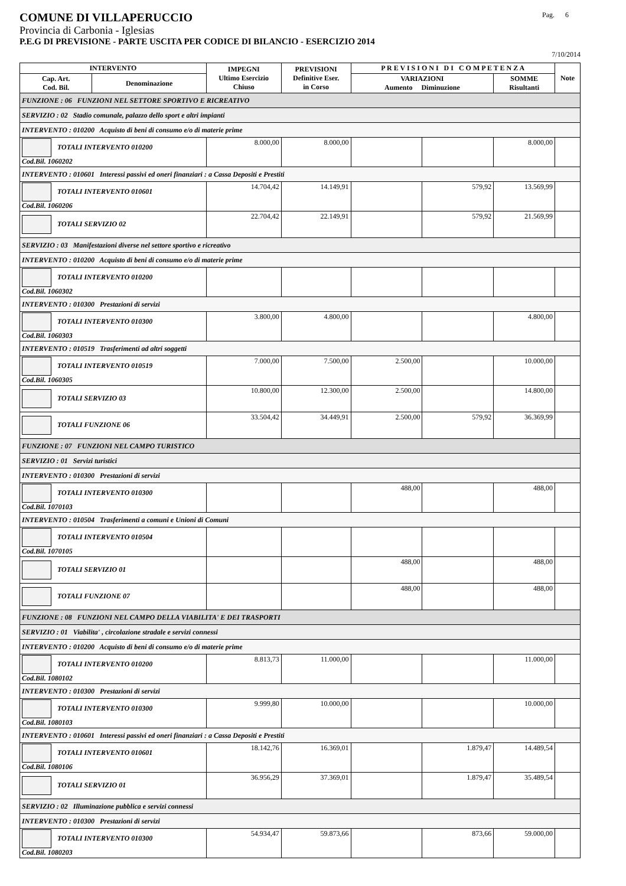COMUNE DI VILLAPERUCCIO
Pag. 6
Provincia di Carbonia - Iglesias
P.E.G DI PREVISIONE - PARTE USCITA PER CODICE DI BILANCIO - ESERCIZIO 2014
7/10/2014
| INTERVENTO | | IMPEGNI Ultimo Esercizio Chiuso | PREVISIONI Definitive Eser. in Corso | P R E V I S I O N I D I C O M P E T E N Z A | | | Note |
| --- | --- | --- | --- | --- | --- | --- | --- |
| Cap. Art. Cod. Bil. | Denominazione | | | VARIAZIONI Aumento Diminuzione | | SOMME Risultanti | |
| FUNZIONE : 06 FUNZIONI NEL SETTORE SPORTIVO E RICREATIVO | | | | | | | |
| SERVIZIO : 02 Stadio comunale, palazzo dello sport e altri impianti | | | | | | | |
| INTERVENTO : 010200 Acquisto di beni di consumo e/o di materie prime | | | | | | | |
| TOTALI INTERVENTO 010200 Cod.Bil. 1060202 | | 8.000,00 | 8.000,00 | | | 8.000,00 | |
| INTERVENTO : 010601 Interessi passivi ed oneri finanziari : a Cassa Depositi e Prestiti | | | | | | | |
| TOTALI INTERVENTO 010601 Cod.Bil. 1060206 | | 14.704,42 | 14.149,91 | | 579,92 | 13.569,99 | |
| TOTALI SERVIZIO 02 | | 22.704,42 | 22.149,91 | | 579,92 | 21.569,99 | |
| SERVIZIO : 03 Manifestazioni diverse nel settore sportivo e ricreativo | | | | | | | |
| INTERVENTO : 010200 Acquisto di beni di consumo e/o di materie prime | | | | | | | |
| TOTALI INTERVENTO 010200 Cod.Bil. 1060302 | | | | | | | |
| INTERVENTO : 010300 Prestazioni di servizi | | | | | | | |
| TOTALI INTERVENTO 010300 Cod.Bil. 1060303 | | 3.800,00 | 4.800,00 | | | 4.800,00 | |
| INTERVENTO : 010519 Trasferimenti ad altri soggetti | | | | | | | |
| TOTALI INTERVENTO 010519 Cod.Bil. 1060305 | | 7.000,00 | 7.500,00 | 2.500,00 | | 10.000,00 | |
| TOTALI SERVIZIO 03 | | 10.800,00 | 12.300,00 | 2.500,00 | | 14.800,00 | |
| TOTALI FUNZIONE 06 | | 33.504,42 | 34.449,91 | 2.500,00 | 579,92 | 36.369,99 | |
| FUNZIONE : 07 FUNZIONI NEL CAMPO TURISTICO | | | | | | | |
| SERVIZIO : 01 Servizi turistici | | | | | | | |
| INTERVENTO : 010300 Prestazioni di servizi | | | | | | | |
| TOTALI INTERVENTO 010300 Cod.Bil. 1070103 | | | | 488,00 | | 488,00 | |
| INTERVENTO : 010504 Trasferimenti a comuni e Unioni di Comuni | | | | | | | |
| TOTALI INTERVENTO 010504 Cod.Bil. 1070105 | | | | | | | |
| TOTALI SERVIZIO 01 | | | | 488,00 | | 488,00 | |
| TOTALI FUNZIONE 07 | | | | 488,00 | | 488,00 | |
| FUNZIONE : 08 FUNZIONI NEL CAMPO DELLA VIABILITA' E DEI TRASPORTI | | | | | | | |
| SERVIZIO : 01 Viabilita' , circolazione stradale e servizi connessi | | | | | | | |
| INTERVENTO : 010200 Acquisto di beni di consumo e/o di materie prime | | | | | | | |
| TOTALI INTERVENTO 010200 Cod.Bil. 1080102 | | 8.813,73 | 11.000,00 | | | 11.000,00 | |
| INTERVENTO : 010300 Prestazioni di servizi | | | | | | | |
| TOTALI INTERVENTO 010300 Cod.Bil. 1080103 | | 9.999,80 | 10.000,00 | | | 10.000,00 | |
| INTERVENTO : 010601 Interessi passivi ed oneri finanziari : a Cassa Depositi e Prestiti | | | | | | | |
| TOTALI INTERVENTO 010601 Cod.Bil. 1080106 | | 18.142,76 | 16.369,01 | | 1.879,47 | 14.489,54 | |
| TOTALI SERVIZIO 01 | | 36.956,29 | 37.369,01 | | 1.879,47 | 35.489,54 | |
| SERVIZIO : 02 Illuminazione pubblica e servizi connessi | | | | | | | |
| INTERVENTO : 010300 Prestazioni di servizi | | | | | | | |
| TOTALI INTERVENTO 010300 Cod.Bil. 1080203 | | 54.934,47 | 59.873,66 | | 873,66 | 59.000,00 | |